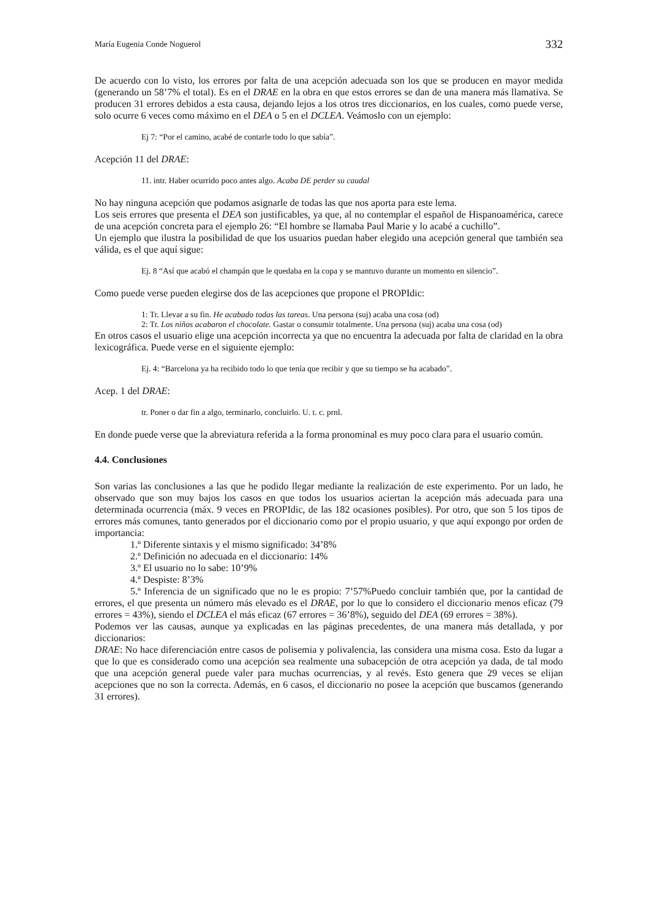María Eugenia Conde Noguerol 332
De acuerdo con lo visto, los errores por falta de una acepción adecuada son los que se producen en mayor medida (generando un 58’7% el total). Es en el DRAE en la obra en que estos errores se dan de una manera más llamativa. Se producen 31 errores debidos a esta causa, dejando lejos a los otros tres diccionarios, en los cuales, como puede verse, solo ocurre 6 veces como máximo en el DEA o 5 en el DCLEA. Veámoslo con un ejemplo:
Ej 7: “Por el camino, acabé de contarle todo lo que sabía”.
Acepción 11 del DRAE:
11. intr. Haber ocurrido poco antes algo. Acaba DE perder su caudal
No hay ninguna acepción que podamos asignarle de todas las que nos aporta para este lema.
Los seis errores que presenta el DEA son justificables, ya que, al no contemplar el español de Hispanoamérica, carece de una acepción concreta para el ejemplo 26: “El hombre se llamaba Paul Marie y lo acabé a cuchillo”.
Un ejemplo que ilustra la posibilidad de que los usuarios puedan haber elegido una acepción general que también sea válida, es el que aquí sigue:
Ej. 8 “Así que acabó el champán que le quedaba en la copa y se mantuvo durante un momento en silencio”.
Como puede verse pueden elegirse dos de las acepciones que propone el PROPIdic:
1: Tr. Llevar a su fin. He acabado todas las tareas. Una persona (suj) acaba una cosa (od)
2: Tr. Los niños acabaron el chocolate. Gastar o consumir totalmente. Una persona (suj) acaba una cosa (od)
En otros casos el usuario elige una acepción incorrecta ya que no encuentra la adecuada por falta de claridad en la obra lexicográfica. Puede verse en el siguiente ejemplo:
Ej. 4: “Barcelona ya ha recibido todo lo que tenía que recibir y que su tiempo se ha acabado”.
Acep. 1 del DRAE:
tr. Poner o dar fin a algo, terminarlo, concluirlo. U. t. c. prnl.
En donde puede verse que la abreviatura referida a la forma pronominal es muy poco clara para el usuario común.
4.4. Conclusiones
Son varias las conclusiones a las que he podido llegar mediante la realización de este experimento. Por un lado, he observado que son muy bajos los casos en que todos los usuarios aciertan la acepción más adecuada para una determinada ocurrencia (máx. 9 veces en PROPIdic, de las 182 ocasiones posibles). Por otro, que son 5 los tipos de errores más comunes, tanto generados por el diccionario como por el propio usuario, y que aquí expongo por orden de importancia:
1.º Diferente sintaxis y el mismo significado: 34’8%
2.º Definición no adecuada en el diccionario: 14%
3.º El usuario no lo sabe: 10’9%
4.º Despiste: 8’3%
5.º Inferencia de un significado que no le es propio: 7’57% Puedo concluir también que, por la cantidad de errores, el que presenta un número más elevado es el DRAE, por lo que lo considero el diccionario menos eficaz (79 errores = 43%), siendo el DCLEA el más eficaz (67 errores = 36’8%), seguido del DEA (69 errores = 38%).
Podemos ver las causas, aunque ya explicadas en las páginas precedentes, de una manera más detallada, y por diccionarios:
DRAE: No hace diferenciación entre casos de polisemia y polivalencia, las considera una misma cosa. Esto da lugar a que lo que es considerado como una acepción sea realmente una subacepción de otra acepción ya dada, de tal modo que una acepción general puede valer para muchas ocurrencias, y al revés. Esto genera que 29 veces se elijan acepciones que no son la correcta. Además, en 6 casos, el diccionario no posee la acepción que buscamos (generando 31 errores).